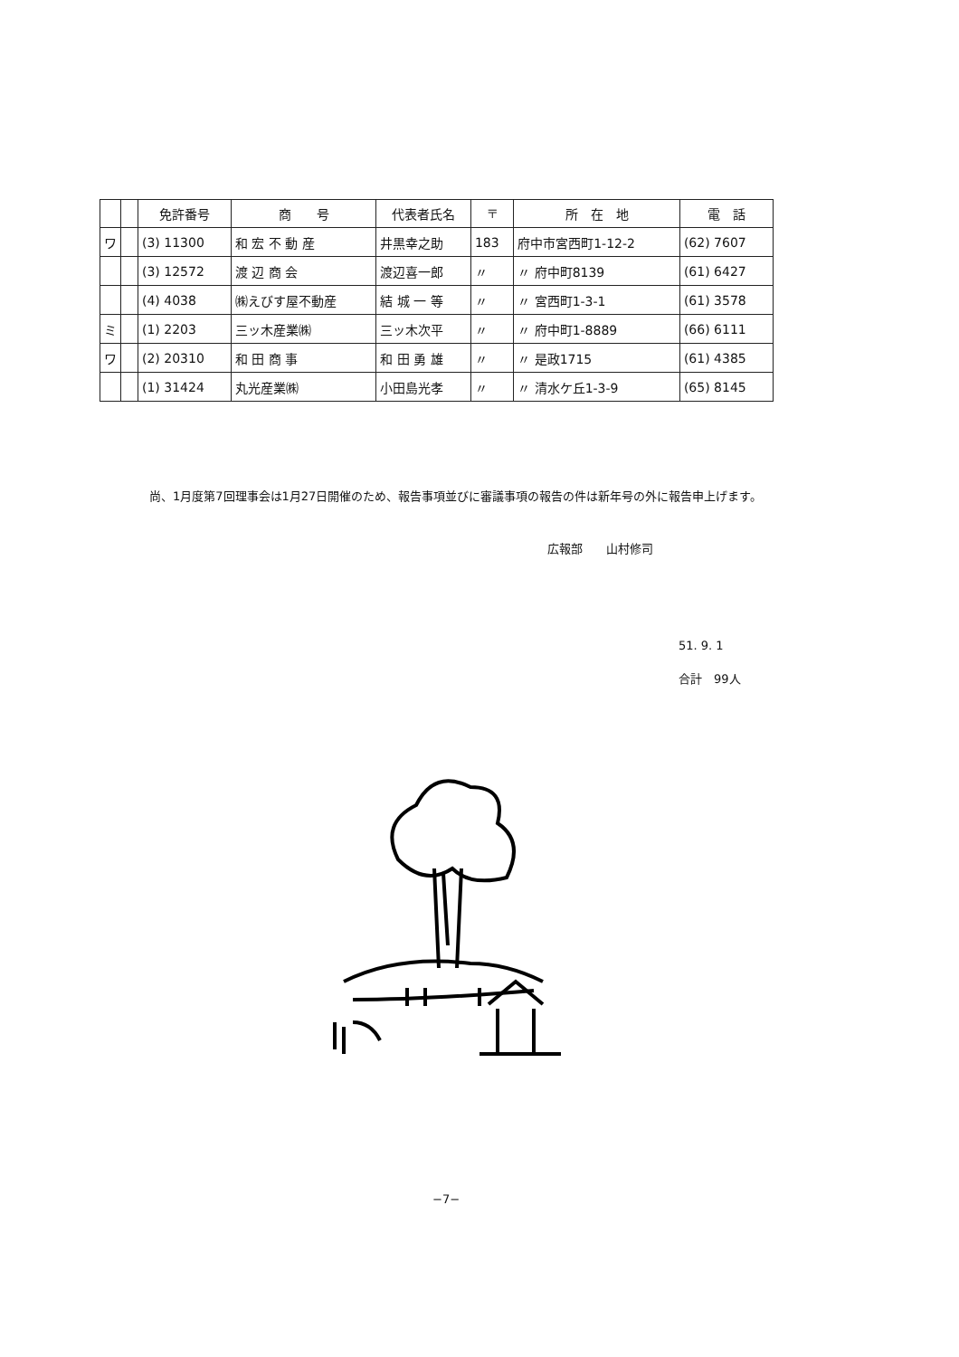| | | 免許番号 | 商 号 | 代表者氏名 | 〒 | 所 在 地 | 電 話 |
| --- | --- | --- | --- | --- | --- | --- | --- |
| ワ | | (3) 11300 | 和 宏 不 動 産 | 井黒幸之助 | 183 | 府中市宮西町1-12-2 | (62) 7607 |
| | | (3) 12572 | 渡 辺 商 会 | 渡辺喜一郎 | 〃 | 〃 府中町8139 | (61) 6427 |
| | | (4) 4038 | ㈱えびす屋不動産 | 結 城 一 等 | 〃 | 〃 宮西町1-3-1 | (61) 3578 |
| ミ | | (1) 2203 | 三ッ木産業㈱ | 三ッ木次平 | 〃 | 〃 府中町1-8889 | (66) 6111 |
| ワ | | (2) 20310 | 和 田 商 事 | 和 田 勇 雄 | 〃 | 〃 是政1715 | (61) 4385 |
| | | (1) 31424 | 丸光産業㈱ | 小田島光孝 | 〃 | 〃 清水ケ丘1-3-9 | (65) 8145 |
尚、1月度第7回理事会は1月27日開催のため、報告事項並びに審議事項の報告の件は新年号の外に報告申上げます。
広報部　　山村修司
51. 9. 1
合計　99人
−7−